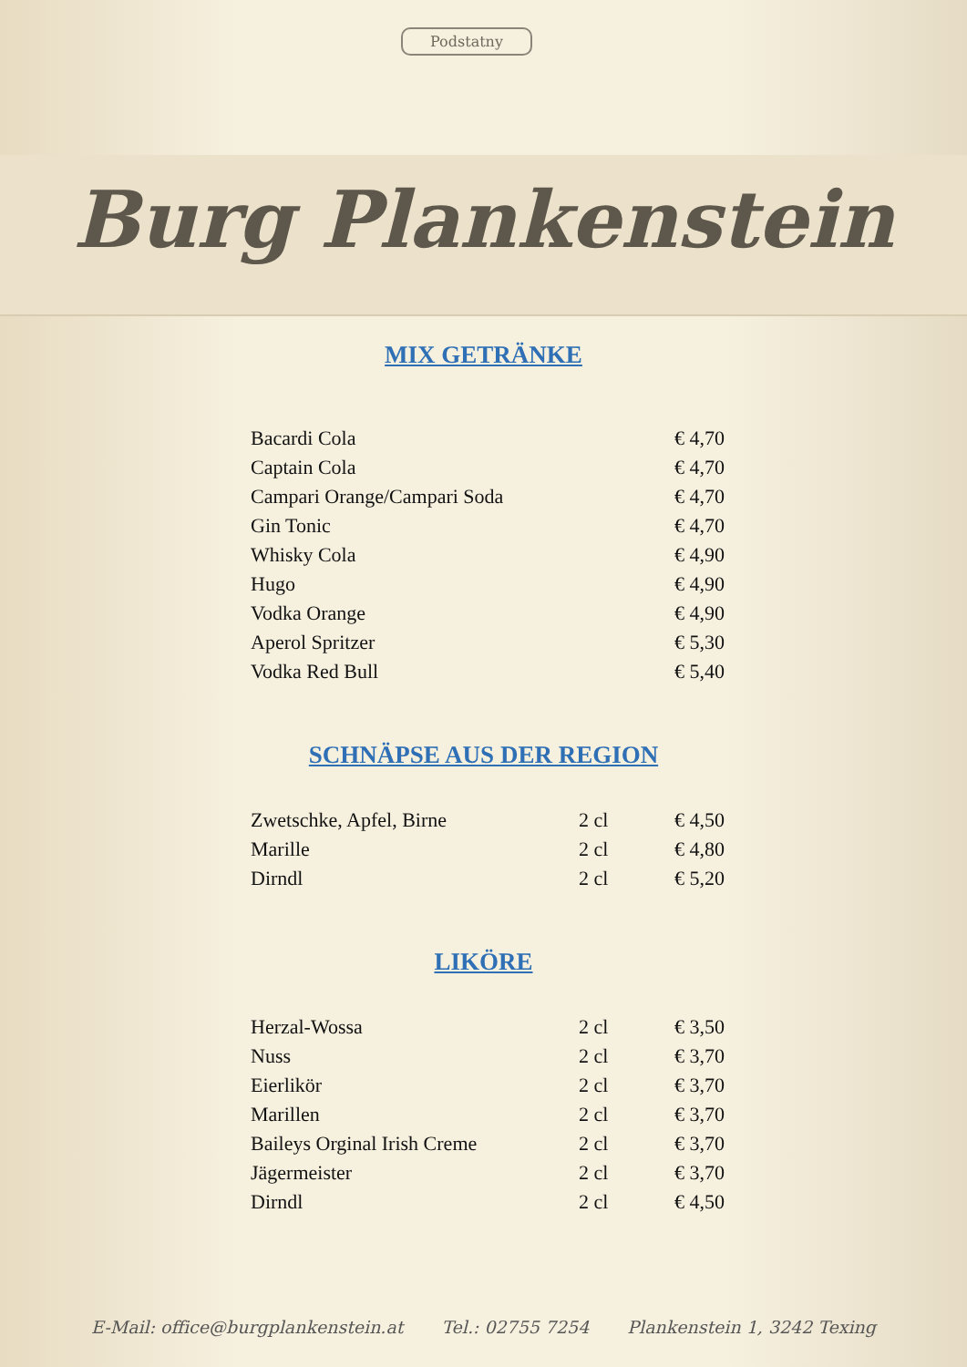Podstatny
Burg Plankenstein
MIX GETRÄNKE
| Bacardi Cola | | € 4,70 |
| Captain Cola | | € 4,70 |
| Campari Orange/Campari Soda | | € 4,70 |
| Gin Tonic | | € 4,70 |
| Whisky Cola | | € 4,90 |
| Hugo | | € 4,90 |
| Vodka Orange | | € 4,90 |
| Aperol Spritzer | | € 5,30 |
| Vodka Red Bull | | € 5,40 |
SCHNÄPSE AUS DER REGION
| Zwetschke, Apfel, Birne | 2 cl | € 4,50 |
| Marille | 2 cl | € 4,80 |
| Dirndl | 2 cl | € 5,20 |
LIKÖRE
| Herzal-Wossa | 2 cl | € 3,50 |
| Nuss | 2 cl | € 3,70 |
| Eierlikör | 2 cl | € 3,70 |
| Marillen | 2 cl | € 3,70 |
| Baileys Orginal Irish Creme | 2 cl | € 3,70 |
| Jägermeister | 2 cl | € 3,70 |
| Dirndl | 2 cl | € 4,50 |
E-Mail: office@burgplankenstein.at Tel.: 02755 7254 Plankenstein 1, 3242 Texing